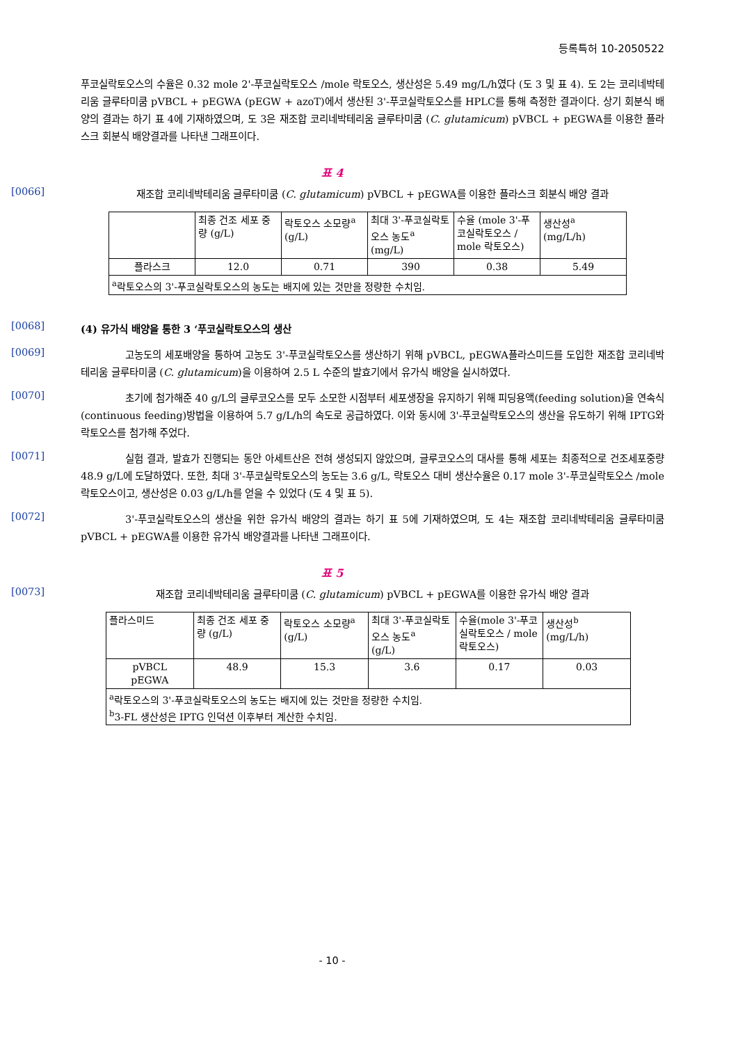등록특허 10-2050522
푸코실락토오스의 수율은 0.32 mole 2'-푸코실락토오스 /mole 락토오스, 생산성은 5.49 mg/L/h였다 (도 3 및 표 4). 도 2는 코리네박테리움 글루타미쿰 pVBCL + pEGWA (pEGW + azoT)에서 생산된 3'-푸코실락토오스를 HPLC를 통해 측정한 결과이다. 상기 회분식 배양의 결과는 하기 표 4에 기재하였으며, 도 3은 재조합 코리네박테리움 글루타미쿰 (C. glutamicum) pVBCL + pEGWA를 이용한 플라스크 회분식 배양결과를 나타낸 그래프이다.
표 4
[0066]
재조합 코리네박테리움 글루타미쿰 (C. glutamicum) pVBCL + pEGWA를 이용한 플라스크 회분식 배양 결과
| | 최종 건조 세포 중량 (g/L) | 락토오스 소모량<sup>a</sup> (g/L) | 최대 3'-푸코실락토오스 농도<sup>a</sup> (mg/L) | 수율 (mole 3'-푸코실락토오스 / mole 락토오스) | 생산성<sup>a</sup> (mg/L/h) |
| 플라스크 | 12.0 | 0.71 | 390 | 0.38 | 5.49 |
| <sup>a</sup> 락토오스의 3'-푸코실락토오스의 농도는 배지에 있는 것만을 정량한 수치임. | | | | | |
[0068]
(4) 유가식 배양을 통한 3 ‘푸코실락토오스의 생산
[0069]
고농도의 세포배양을 통하여 고농도 3'-푸코실락토오스를 생산하기 위해 pVBCL, pEGWA플라스미드를 도입한 재조합 코리네박테리움 글루타미쿰 (C. glutamicum)을 이용하여 2.5 L 수준의 발효기에서 유가식 배양을 실시하였다.
[0070]
초기에 첨가해준 40 g/L의 글루코오스를 모두 소모한 시점부터 세포생장을 유지하기 위해 피딩용액(feeding solution)을 연속식 (continuous feeding)방법을 이용하여 5.7 g/L/h의 속도로 공급하였다. 이와 동시에 3'-푸코실락토오스의 생산을 유도하기 위해 IPTG와 락토오스를 첨가해 주었다.
[0071]
실험 결과, 발효가 진행되는 동안 아세트산은 전혀 생성되지 않았으며, 글루코오스의 대사를 통해 세포는 최종적으로 건조세포중량 48.9 g/L에 도달하였다. 또한, 최대 3'-푸코실락토오스의 농도는 3.6 g/L, 락토오스 대비 생산수율은 0.17 mole 3'-푸코실락토오스 /mole 락토오스이고, 생산성은 0.03 g/L/h를 얻을 수 있었다 (도 4 및 표 5).
[0072]
3'-푸코실락토오스의 생산을 위한 유가식 배양의 결과는 하기 표 5에 기재하였으며, 도 4는 재조합 코리네박테리움 글루타미쿰 pVBCL + pEGWA를 이용한 유가식 배양결과를 나타낸 그래프이다.
표 5
[0073]
재조합 코리네박테리움 글루타미쿰 (C. glutamicum) pVBCL + pEGWA를 이용한 유가식 배양 결과
| 플라스미드 | 최종 건조 세포 중량 (g/L) | 락토오스 소모량<sup>a</sup> (g/L) | 최대 3'-푸코실락토오스 농도<sup>a</sup> (g/L) | 수율(mole 3'-푸코실락토오스 / mole 락토오스) | 생산성<sup>b</sup> (mg/L/h) |
| pVBCL pEGWA | 48.9 | 15.3 | 3.6 | 0.17 | 0.03 |
| <sup>a</sup> 락토오스의 3'-푸코실락토오스의 농도는 배지에 있는 것만을 정량한 수치임. <sup>b</sup> 3-FL 생산성은 IPTG 인덕션 이후부터 계산한 수치임. | | | | | |
- 10 -